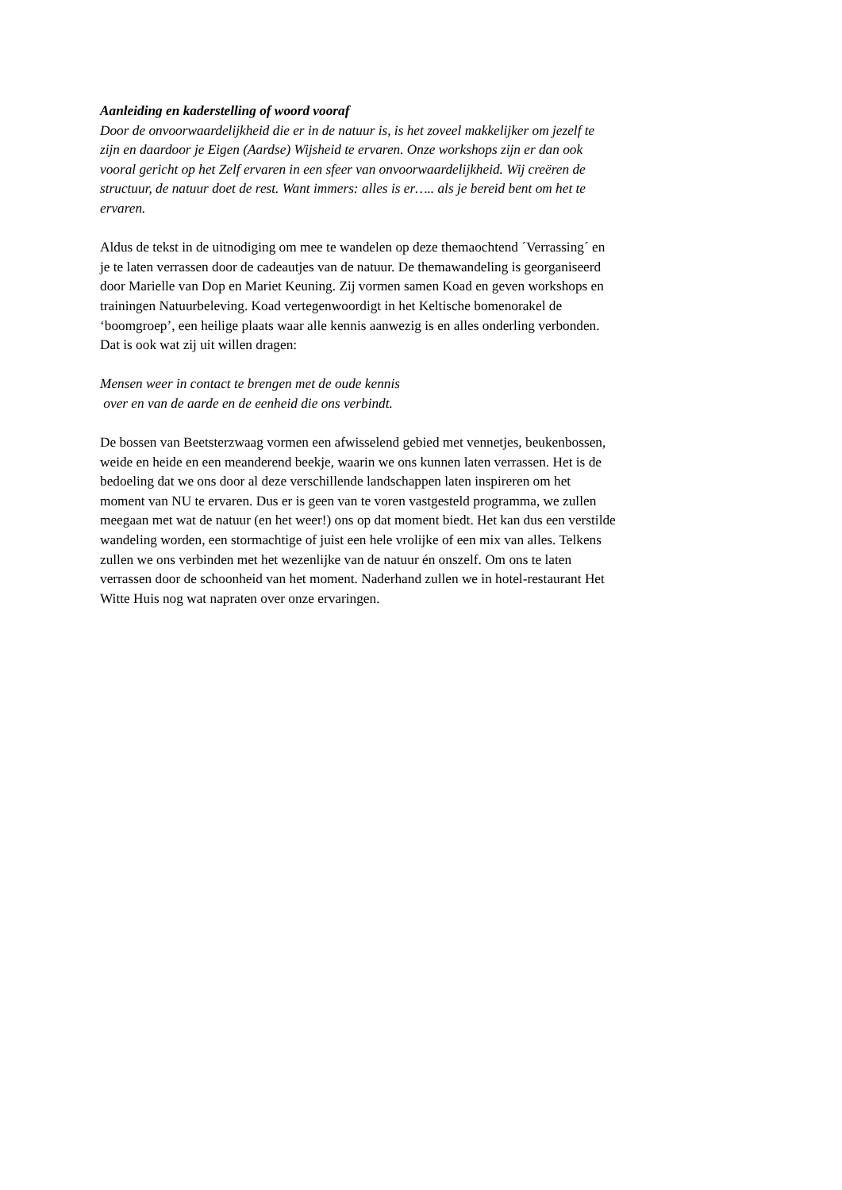Aanleiding en kaderstelling of woord vooraf
Door de onvoorwaardelijkheid die er in de natuur is, is het zoveel makkelijker om jezelf te
zijn en daardoor je Eigen (Aardse) Wijsheid te ervaren. Onze workshops zijn er dan ook
vooral gericht op het Zelf ervaren in een sfeer van onvoorwaardelijkheid. Wij creëren de
structuur, de natuur doet de rest. Want immers: alles is er….. als je bereid bent om het te
ervaren.
Aldus de tekst in de uitnodiging om mee te wandelen op deze themaochtend ´Verrassing´ en
je te laten verrassen door de cadeautjes van de natuur. De themawandeling is georganiseerd
door Marielle van Dop en Mariet Keuning. Zij vormen samen Koad en geven workshops en
trainingen Natuurbeleving. Koad vertegenwoordigt in het Keltische bomenorakel de
‘boomgroep’, een heilige plaats waar alle kennis aanwezig is en alles onderling verbonden.
Dat is ook wat zij uit willen dragen:
Mensen weer in contact te brengen met de oude kennis
over en van de aarde en de eenheid die ons verbindt.
De bossen van Beetsterzwaag vormen een afwisselend gebied met vennetjes, beukenbossen,
weide en heide en een meanderend beekje, waarin we ons kunnen laten verrassen. Het is de
bedoeling dat we ons door al deze verschillende landschappen laten inspireren om het
moment van NU te ervaren. Dus er is geen van te voren vastgesteld programma, we zullen
meegaan met wat de natuur (en het weer!) ons op dat moment biedt. Het kan dus een verstilde
wandeling worden, een stormachtige of juist een hele vrolijke of een mix van alles. Telkens
zullen we ons verbinden met het wezenlijke van de natuur én onszelf. Om ons te laten
verrassen door de schoonheid van het moment. Naderhand zullen we in hotel-restaurant Het
Witte Huis nog wat napraten over onze ervaringen.